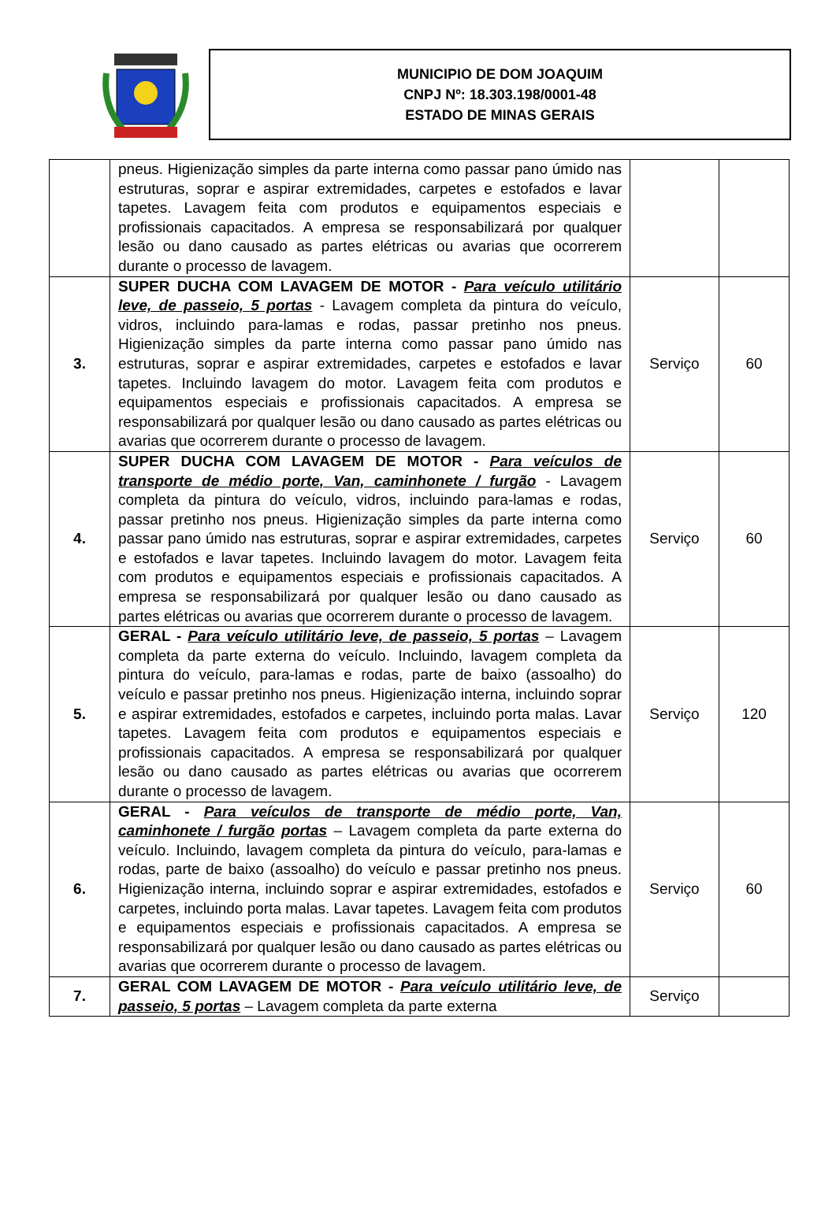MUNICIPIO DE DOM JOAQUIM
CNPJ Nº: 18.303.198/0001-48
ESTADO DE MINAS GERAIS
| | pneus. Higienização simples da parte interna como passar pano úmido nas estruturas, soprar e aspirar extremidades, carpetes e estofados e lavar tapetes. Lavagem feita com produtos e equipamentos especiais e profissionais capacitados. A empresa se responsabilizará por qualquer lesão ou dano causado as partes elétricas ou avarias que ocorrerem durante o processo de lavagem. | | |
| 3. | SUPER DUCHA COM LAVAGEM DE MOTOR - Para veículo utilitário leve, de passeio, 5 portas - Lavagem completa da pintura do veículo, vidros, incluindo para-lamas e rodas, passar pretinho nos pneus. Higienização simples da parte interna como passar pano úmido nas estruturas, soprar e aspirar extremidades, carpetes e estofados e lavar tapetes. Incluindo lavagem do motor. Lavagem feita com produtos e equipamentos especiais e profissionais capacitados. A empresa se responsabilizará por qualquer lesão ou dano causado as partes elétricas ou avarias que ocorrerem durante o processo de lavagem. | Serviço | 60 |
| 4. | SUPER DUCHA COM LAVAGEM DE MOTOR - Para veículos de transporte de médio porte, Van, caminhonete / furgão - Lavagem completa da pintura do veículo, vidros, incluindo para-lamas e rodas, passar pretinho nos pneus. Higienização simples da parte interna como passar pano úmido nas estruturas, soprar e aspirar extremidades, carpetes e estofados e lavar tapetes. Incluindo lavagem do motor. Lavagem feita com produtos e equipamentos especiais e profissionais capacitados. A empresa se responsabilizará por qualquer lesão ou dano causado as partes elétricas ou avarias que ocorrerem durante o processo de lavagem. | Serviço | 60 |
| 5. | GERAL - Para veículo utilitário leve, de passeio, 5 portas – Lavagem completa da parte externa do veículo. Incluindo, lavagem completa da pintura do veículo, para-lamas e rodas, parte de baixo (assoalho) do veículo e passar pretinho nos pneus. Higienização interna, incluindo soprar e aspirar extremidades, estofados e carpetes, incluindo porta malas. Lavar tapetes. Lavagem feita com produtos e equipamentos especiais e profissionais capacitados. A empresa se responsabilizará por qualquer lesão ou dano causado as partes elétricas ou avarias que ocorrerem durante o processo de lavagem. | Serviço | 120 |
| 6. | GERAL - Para veículos de transporte de médio porte, Van, caminhonete / furgão portas – Lavagem completa da parte externa do veículo. Incluindo, lavagem completa da pintura do veículo, para-lamas e rodas, parte de baixo (assoalho) do veículo e passar pretinho nos pneus. Higienização interna, incluindo soprar e aspirar extremidades, estofados e carpetes, incluindo porta malas. Lavar tapetes. Lavagem feita com produtos e equipamentos especiais e profissionais capacitados. A empresa se responsabilizará por qualquer lesão ou dano causado as partes elétricas ou avarias que ocorrerem durante o processo de lavagem. | Serviço | 60 |
| 7. | GERAL COM LAVAGEM DE MOTOR - Para veículo utilitário leve, de passeio, 5 portas – Lavagem completa da parte externa | Serviço | |